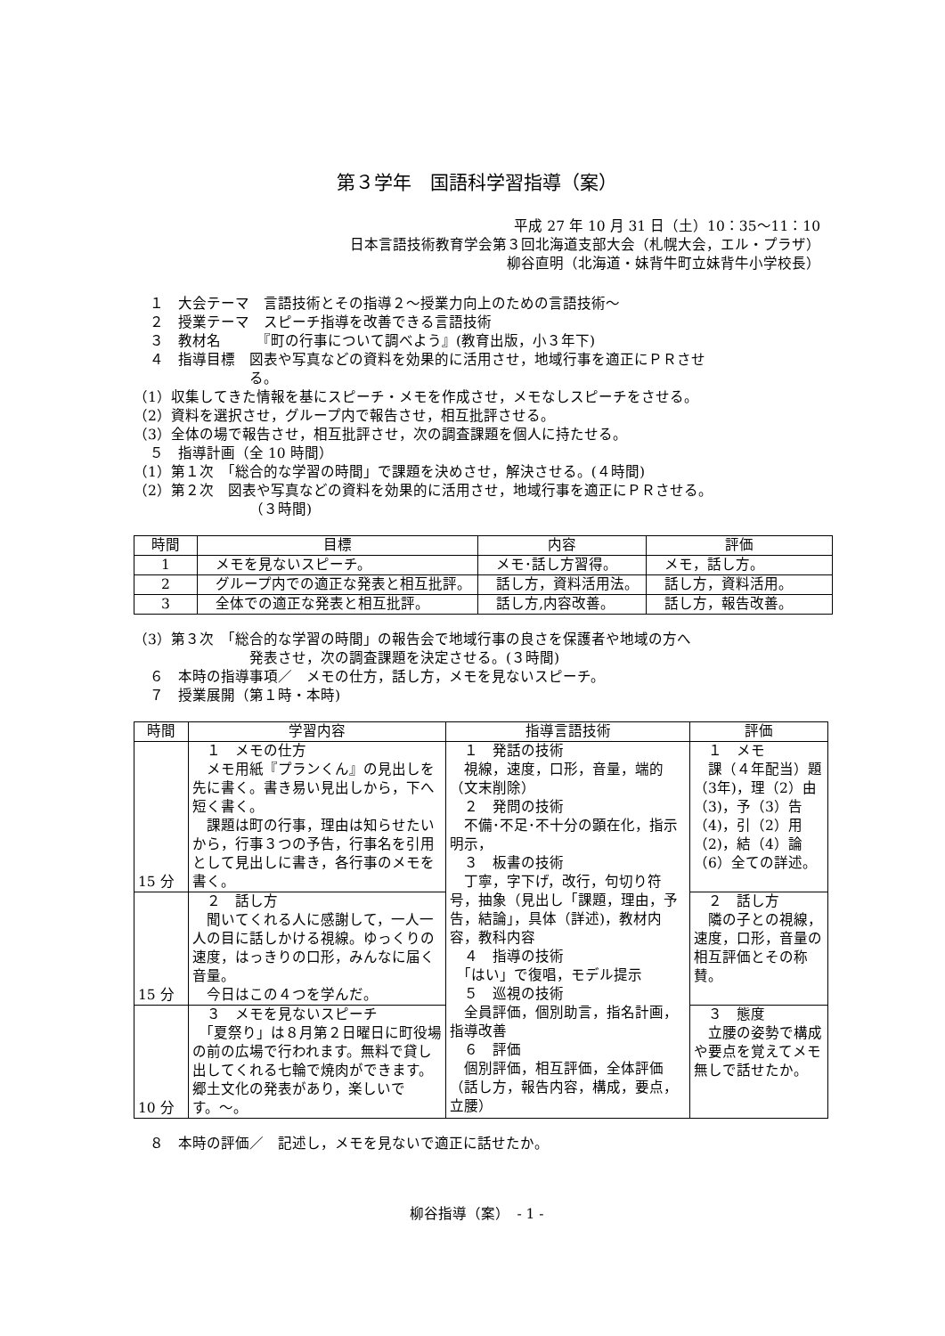第３学年　国語科学習指導（案）
平成 27 年 10 月 31 日（土）10：35〜11：10
日本言語技術教育学会第３回北海道支部大会（札幌大会，エル・プラザ）
柳谷直明（北海道・妹背牛町立妹背牛小学校長）
１　大会テーマ　言語技術とその指導２〜授業力向上のための言語技術〜
２　授業テーマ　スピーチ指導を改善できる言語技術
３　教材名　　　『町の行事について調べよう』(教育出版，小３年下)
４　指導目標　図表や写真などの資料を効果的に活用させ，地域行事を適正にＰＲさせ
る。
（1）収集してきた情報を基にスピーチ・メモを作成させ，メモなしスピーチをさせる。
（2）資料を選択させ，グループ内で報告させ，相互批評させる。
（3）全体の場で報告させ，相互批評させ，次の調査課題を個人に持たせる。
５　指導計画（全 10 時間）
（1）第１次　「総合的な学習の時間」で課題を決めさせ，解決させる。(４時間)
（2）第２次　図表や写真などの資料を効果的に活用させ，地域行事を適正にＰＲさせる。
（３時間)
| 時間 | 目標 | 内容 | 評価 |
| --- | --- | --- | --- |
| 1 | メモを見ないスピーチ。 | メモ･話し方習得。 | メモ，話し方。 |
| 2 | グループ内での適正な発表と相互批評。 | 話し方，資料活用法。 | 話し方，資料活用。 |
| 3 | 全体での適正な発表と相互批評。 | 話し方,内容改善。 | 話し方，報告改善。 |
（3）第３次　「総合的な学習の時間」の報告会で地域行事の良さを保護者や地域の方へ
発表させ，次の調査課題を決定させる。(３時間)
６　本時の指導事項／　メモの仕方，話し方，メモを見ないスピーチ。
７　授業展開（第１時・本時)
| 時間 | 学習内容 | 指導言語技術 | 評価 |
| --- | --- | --- | --- |
| 15 分 | １ メモの仕方 メモ用紙『プランくん』の見出しを先に書く。書き易い見出しから，下へ短く書く。 課題は町の行事，理由は知らせたいから，行事３つの予告，行事名を引用として見出しに書き，各行事のメモを書く。 | １ 発話の技術 視線，速度，口形，音量，端的（文末削除） ２ 発問の技術 不備･不足･不十分の顕在化，指示明示， ３ 板書の技術 丁寧，字下げ，改行，句切り符号，抽象（見出し「課題，理由，予告，結論」，具体（詳述)，教材内容，教科内容 ４ 指導の技術 「はい」で復唱，モデル提示 ５ 巡視の技術 全員評価，個別助言，指名計画，指導改善 ６ 評価 個別評価，相互評価，全体評価（話し方，報告内容，構成，要点，立腰） | １ メモ 課（４年配当）題（3年)，理（2）由（3)，予（3）告（4)，引（2）用（2)，結（4）論（6）全ての詳述。 |
| 15 分 | ２ 話し方 聞いてくれる人に感謝して，一人一人の目に話しかける視線。ゆっくりの速度，はっきりの口形，みんなに届く音量。 今日はこの４つを学んだ。 | | ２ 話し方 隣の子との視線，速度，口形，音量の相互評価とその称賛。 |
| 10 分 | ３ メモを見ないスピーチ 「夏祭り」は８月第２日曜日に町役場の前の広場で行われます。無料で貸し出してくれる七輪で焼肉ができます。郷土文化の発表があり，楽しいです。〜。 | | ３ 態度 立腰の姿勢で構成や要点を覚えてメモ無しで話せたか。 |
８　本時の評価／　記述し，メモを見ないで適正に話せたか。
柳谷指導（案）　- 1 -